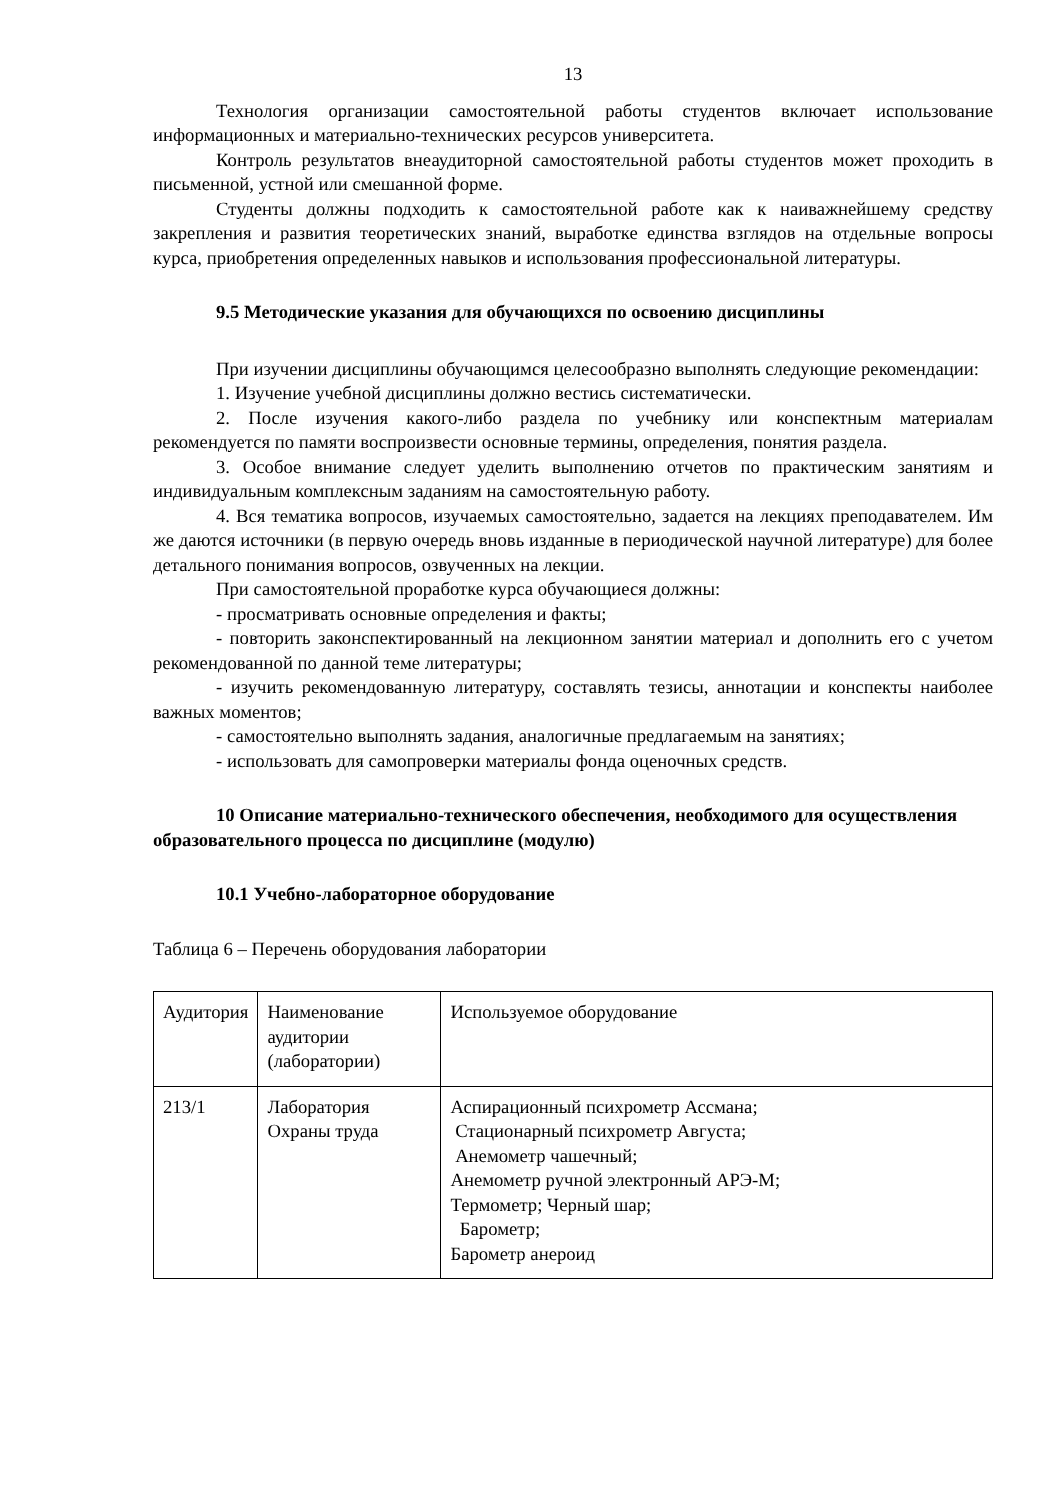13
Технология организации самостоятельной работы студентов включает использование информационных и материально-технических ресурсов университета.
Контроль результатов внеаудиторной самостоятельной работы студентов может проходить в письменной, устной или смешанной форме.
Студенты должны подходить к самостоятельной работе как к наиважнейшему средству закрепления и развития теоретических знаний, выработке единства взглядов на отдельные вопросы курса, приобретения определенных навыков и использования профессиональной литературы.
9.5 Методические указания для обучающихся по освоению дисциплины
При изучении дисциплины обучающимся целесообразно выполнять следующие рекомендации:
1. Изучение учебной дисциплины должно вестись систематически.
2. После изучения какого-либо раздела по учебнику или конспектным материалам рекомендуется по памяти воспроизвести основные термины, определения, понятия раздела.
3. Особое внимание следует уделить выполнению отчетов по практическим занятиям и индивидуальным комплексным заданиям на самостоятельную работу.
4. Вся тематика вопросов, изучаемых самостоятельно, задается на лекциях преподавателем. Им же даются источники (в первую очередь вновь изданные в периодической научной литературе) для более детального понимания вопросов, озвученных на лекции.
При самостоятельной проработке курса обучающиеся должны:
- просматривать основные определения и факты;
- повторить законспектированный на лекционном занятии материал и дополнить его с учетом рекомендованной по данной теме литературы;
- изучить рекомендованную литературу, составлять тезисы, аннотации и конспекты наиболее важных моментов;
- самостоятельно выполнять задания, аналогичные предлагаемым на занятиях;
- использовать для самопроверки материалы фонда оценочных средств.
10 Описание материально-технического обеспечения, необходимого для осуществления образовательного процесса по дисциплине (модулю)
10.1 Учебно-лабораторное оборудование
Таблица 6 – Перечень оборудования лаборатории
| Аудитория | Наименование аудитории (лаборатории) | Используемое оборудование |
| 213/1 | Лаборатория Охраны труда | Аспирационный психрометр Ассмана; Стационарный психрометр Августа; Анемометр чашечный; Анемометр ручной электронный АРЭ-М; Термометр; Черный шар; Барометр; Барометр анероид |